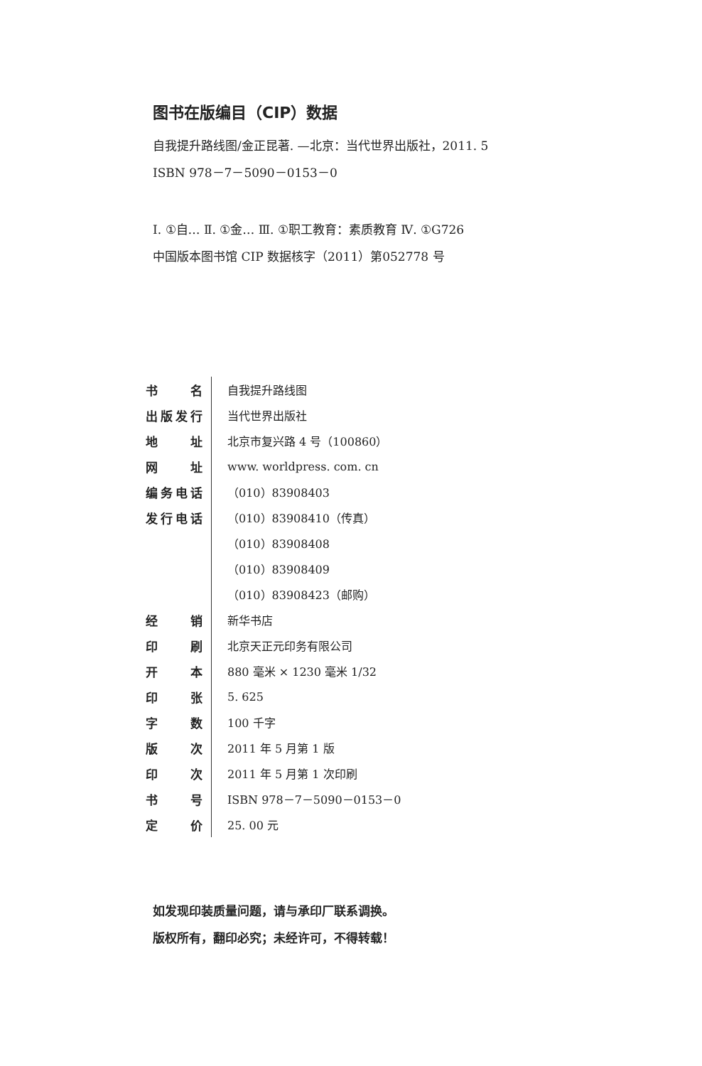图书在版编目（CIP）数据
自我提升路线图/金正昆著. —北京：当代世界出版社，2011. 5
ISBN 978－7－5090－0153－0
Ⅰ. ①自… Ⅱ. ①金… Ⅲ. ①职工教育：素质教育 Ⅳ. ①G726
中国版本图书馆 CIP 数据核字（2011）第052778 号
| 书名 | 自我提升路线图 |
| 出版发行 | 当代世界出版社 |
| 地址 | 北京市复兴路 4 号（100860） |
| 网址 | www. worldpress. com. cn |
| 编务电话 | （010）83908403 |
| 发行电话 | （010）83908410（传真） |
| | （010）83908408 |
| | （010）83908409 |
| | （010）83908423（邮购） |
| 经销 | 新华书店 |
| 印刷 | 北京天正元印务有限公司 |
| 开本 | 880 毫米 × 1230 毫米 1/32 |
| 印张 | 5. 625 |
| 字数 | 100 千字 |
| 版次 | 2011 年 5 月第 1 版 |
| 印次 | 2011 年 5 月第 1 次印刷 |
| 书号 | ISBN 978－7－5090－0153－0 |
| 定价 | 25. 00 元 |
如发现印装质量问题，请与承印厂联系调换。
版权所有，翻印必究；未经许可，不得转载！